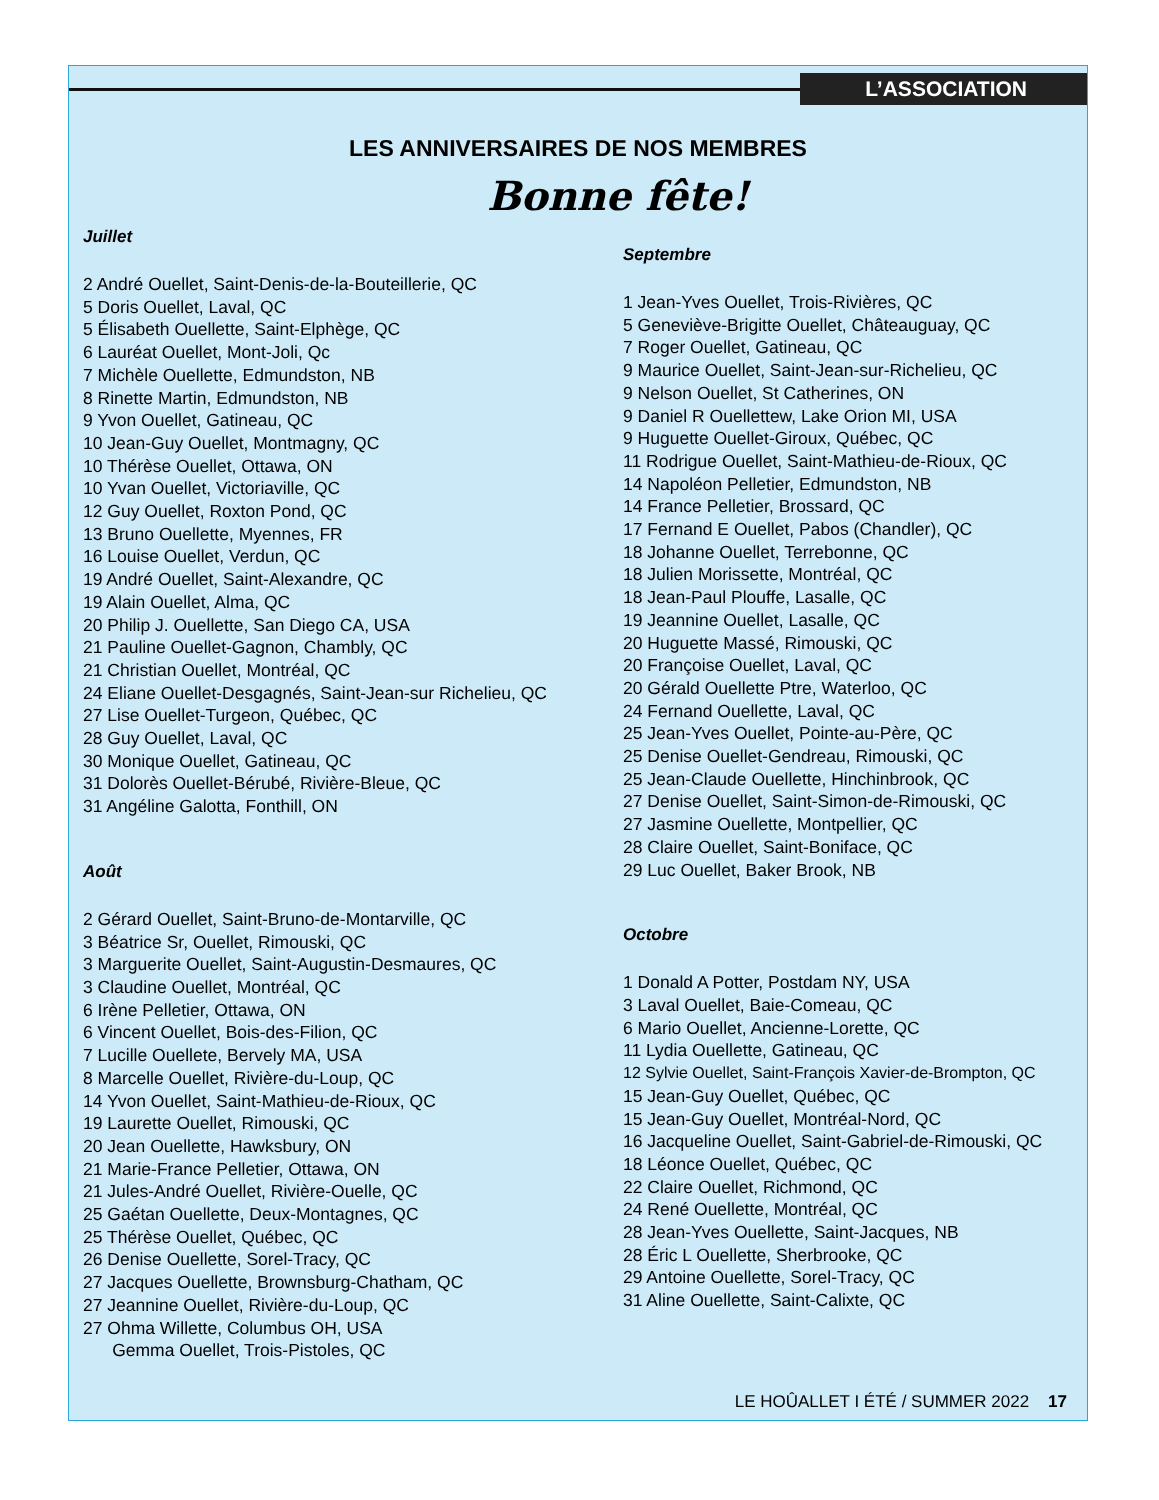L’ASSOCIATION
LES ANNIVERSAIRES DE NOS MEMBRES
Bonne fête!
Juillet
2 André Ouellet, Saint-Denis-de-la-Bouteillerie, QC
5 Doris Ouellet, Laval, QC
5 Élisabeth Ouellette, Saint-Elphège, QC
6 Lauréat Ouellet, Mont-Joli, Qc
7 Michèle Ouellette, Edmundston, NB
8 Rinette Martin, Edmundston, NB
9 Yvon Ouellet, Gatineau, QC
10 Jean-Guy Ouellet, Montmagny, QC
10 Thérèse Ouellet, Ottawa, ON
10 Yvan Ouellet, Victoriaville, QC
12 Guy Ouellet, Roxton Pond, QC
13 Bruno Ouellette, Myennes, FR
16 Louise Ouellet, Verdun, QC
19 André Ouellet, Saint-Alexandre, QC
19 Alain Ouellet, Alma, QC
20 Philip J. Ouellette, San Diego CA, USA
21 Pauline Ouellet-Gagnon, Chambly, QC
21 Christian Ouellet, Montréal, QC
24 Eliane Ouellet-Desgagnés, Saint-Jean-sur Richelieu, QC
27 Lise Ouellet-Turgeon, Québec, QC
28 Guy Ouellet, Laval, QC
30 Monique Ouellet, Gatineau, QC
31 Dolorès Ouellet-Bérubé, Rivière-Bleue, QC
31 Angéline Galotta, Fonthill, ON
Août
2 Gérard Ouellet, Saint-Bruno-de-Montarville, QC
3 Béatrice Sr, Ouellet, Rimouski, QC
3 Marguerite Ouellet, Saint-Augustin-Desmaures, QC
3 Claudine Ouellet, Montréal, QC
6 Irène Pelletier, Ottawa, ON
6 Vincent Ouellet, Bois-des-Filion, QC
7 Lucille Ouellete, Bervely MA, USA
8 Marcelle Ouellet, Rivière-du-Loup, QC
14 Yvon Ouellet, Saint-Mathieu-de-Rioux, QC
19 Laurette Ouellet, Rimouski, QC
20 Jean Ouellette, Hawksbury, ON
21 Marie-France Pelletier, Ottawa, ON
21 Jules-André Ouellet, Rivière-Ouelle, QC
25 Gaétan Ouellette, Deux-Montagnes, QC
25 Thérèse Ouellet, Québec, QC
26 Denise Ouellette, Sorel-Tracy, QC
27 Jacques Ouellette, Brownsburg-Chatham, QC
27 Jeannine Ouellet, Rivière-du-Loup, QC
27 Ohma Willette, Columbus OH, USA
Gemma Ouellet, Trois-Pistoles, QC
Septembre
1 Jean-Yves Ouellet, Trois-Rivières, QC
5 Geneviève-Brigitte Ouellet, Châteauguay, QC
7 Roger Ouellet, Gatineau, QC
9 Maurice Ouellet, Saint-Jean-sur-Richelieu, QC
9 Nelson Ouellet, St Catherines, ON
9 Daniel R Ouellettew, Lake Orion MI, USA
9 Huguette Ouellet-Giroux, Québec, QC
11 Rodrigue Ouellet, Saint-Mathieu-de-Rioux, QC
14 Napoléon Pelletier, Edmundston, NB
14 France Pelletier, Brossard, QC
17 Fernand E Ouellet, Pabos (Chandler), QC
18 Johanne Ouellet, Terrebonne, QC
18 Julien Morissette, Montréal, QC
18 Jean-Paul Plouffe, Lasalle, QC
19 Jeannine Ouellet, Lasalle, QC
20 Huguette Massé, Rimouski, QC
20 Françoise Ouellet, Laval, QC
20 Gérald Ouellette Ptre, Waterloo, QC
24 Fernand Ouellette, Laval, QC
25 Jean-Yves Ouellet, Pointe-au-Père, QC
25 Denise Ouellet-Gendreau, Rimouski, QC
25 Jean-Claude Ouellette, Hinchinbrook, QC
27 Denise Ouellet, Saint-Simon-de-Rimouski, QC
27 Jasmine Ouellette, Montpellier, QC
28 Claire Ouellet, Saint-Boniface, QC
29 Luc Ouellet, Baker Brook, NB
Octobre
1 Donald A Potter, Postdam NY, USA
3 Laval Ouellet, Baie-Comeau, QC
6 Mario Ouellet, Ancienne-Lorette, QC
11 Lydia Ouellette, Gatineau, QC
12 Sylvie Ouellet, Saint-François Xavier-de-Brompton, QC
15 Jean-Guy Ouellet, Québec, QC
15 Jean-Guy Ouellet, Montréal-Nord, QC
16 Jacqueline Ouellet, Saint-Gabriel-de-Rimouski, QC
18 Léonce Ouellet, Québec, QC
22 Claire Ouellet, Richmond, QC
24 René Ouellette, Montréal, QC
28 Jean-Yves Ouellette, Saint-Jacques, NB
28 Éric L Ouellette, Sherbrooke, QC
29 Antoine Ouellette, Sorel-Tracy, QC
31 Aline Ouellette, Saint-Calixte, QC
LE HOÛALLET I ÉTÉ / SUMMER 2022 17